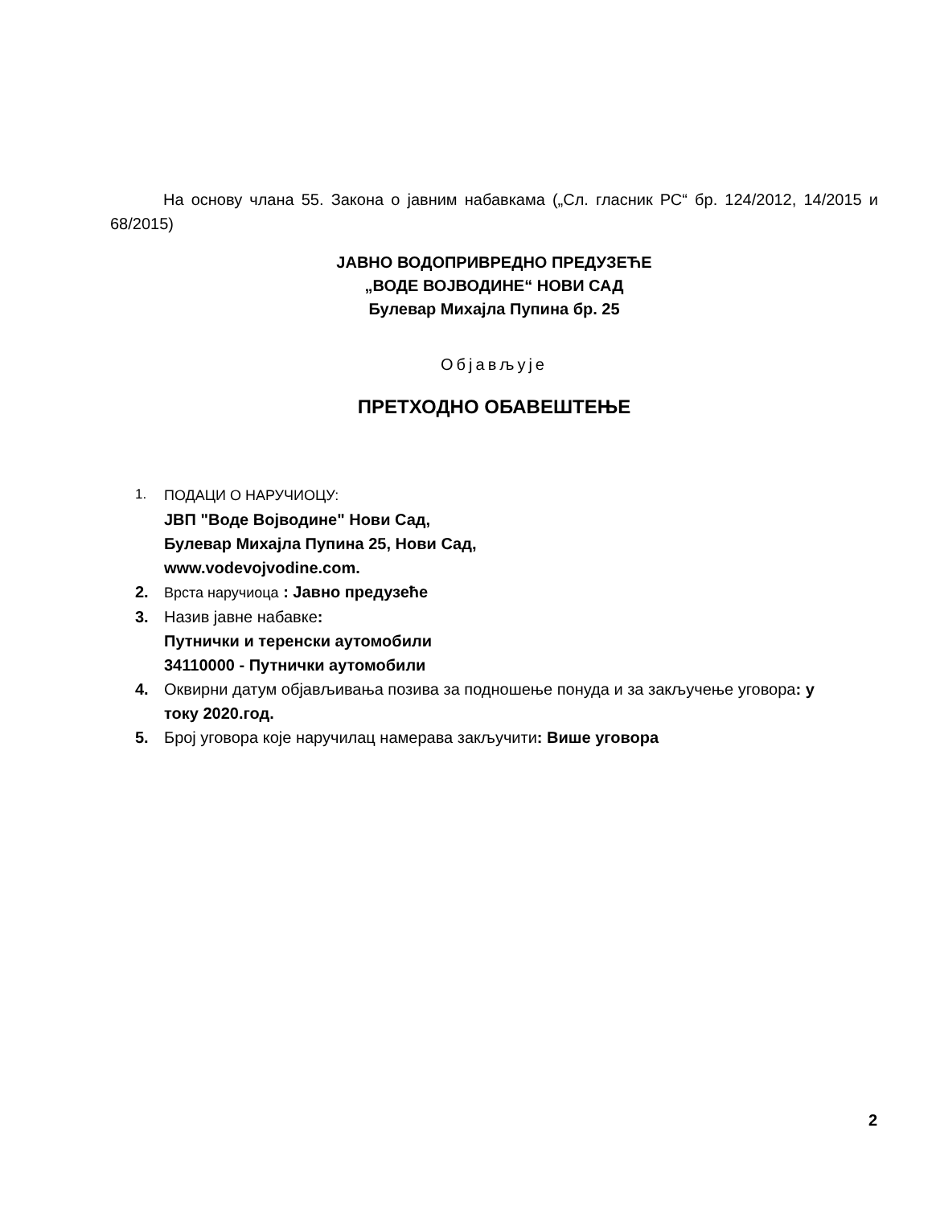На основу члана 55. Закона о јавним набавкама („Сл. гласник РС“ бр. 124/2012, 14/2015 и 68/2015)
ЈАВНО ВОДОПРИВРЕДНО ПРЕДУЗЕЋЕ
„ВОДЕ ВОЈВОДИНЕ“ НОВИ САД
Булевар Михајла Пупина бр. 25
Објављује
ПРЕТХОДНО ОБАВЕШТЕЊЕ
1. ПОДАЦИ О НАРУЧИОЦУ:
ЈВП "Воде Војводине" Нови Сад,
Булевар Михајла Пупина 25, Нови Сад,
www.vodevojvodine.com.
2. Врста наручиоца : Јавно предузеће
3. Назив јавне набавке:
Путнички и теренски аутомобили
34110000 - Путнички аутомобили
4. Оквирни датум објављивања позива за подношење понуда и за закључење уговора: у току 2020.год.
5. Број уговора које наручилац намерава закључити: Више уговора
2